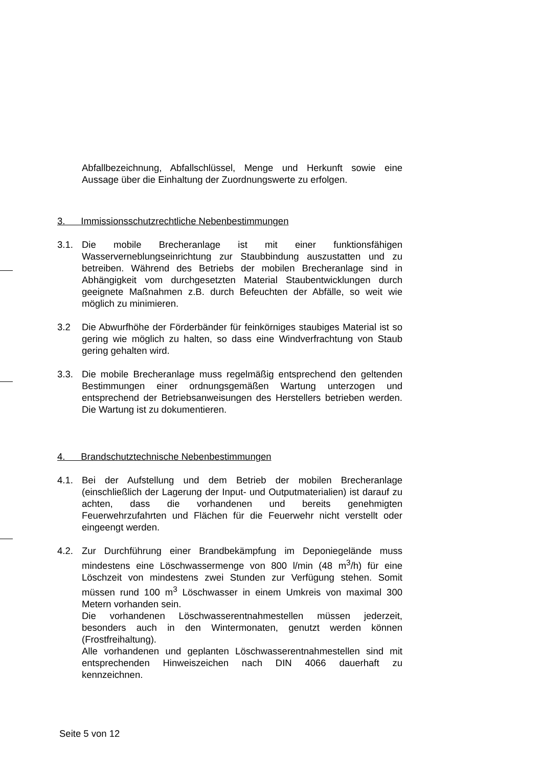Abfallbezeichnung, Abfallschlüssel, Menge und Herkunft sowie eine Aussage über die Einhaltung der Zuordnungswerte zu erfolgen.
3. Immissionsschutzrechtliche Nebenbestimmungen
3.1. Die mobile Brecheranlage ist mit einer funktionsfähigen Wasserverneblungseinrichtung zur Staubbindung auszustatten und zu betreiben. Während des Betriebs der mobilen Brecheranlage sind in Abhängigkeit vom durchgesetzten Material Staubentwicklungen durch geeignete Maßnahmen z.B. durch Befeuchten der Abfälle, so weit wie möglich zu minimieren.
3.2 Die Abwurfhöhe der Förderbänder für feinkörniges staubiges Material ist so gering wie möglich zu halten, so dass eine Windverfrachtung von Staub gering gehalten wird.
3.3. Die mobile Brecheranlage muss regelmäßig entsprechend den geltenden Bestimmungen einer ordnungsgemäßen Wartung unterzogen und entsprechend der Betriebsanweisungen des Herstellers betrieben werden. Die Wartung ist zu dokumentieren.
4. Brandschutztechnische Nebenbestimmungen
4.1. Bei der Aufstellung und dem Betrieb der mobilen Brecheranlage (einschließlich der Lagerung der Input- und Outputmaterialien) ist darauf zu achten, dass die vorhandenen und bereits genehmigten Feuerwehrzufahrten und Flächen für die Feuerwehr nicht verstellt oder eingeengt werden.
4.2. Zur Durchführung einer Brandbekämpfung im Deponiegelände muss mindestens eine Löschwassermenge von 800 l/min (48 m<sup>3</sup>/h) für eine Löschzeit von mindestens zwei Stunden zur Verfügung stehen. Somit müssen rund 100 m<sup>3</sup> Löschwasser in einem Umkreis von maximal 300 Metern vorhanden sein.
Die vorhandenen Löschwasserentnahmestellen müssen jederzeit, besonders auch in den Wintermonaten, genutzt werden können (Frostfreihaltung).
Alle vorhandenen und geplanten Löschwasserentnahmestellen sind mit entsprechenden Hinweiszeichen nach DIN 4066 dauerhaft zu kennzeichnen.
Seite 5 von 12